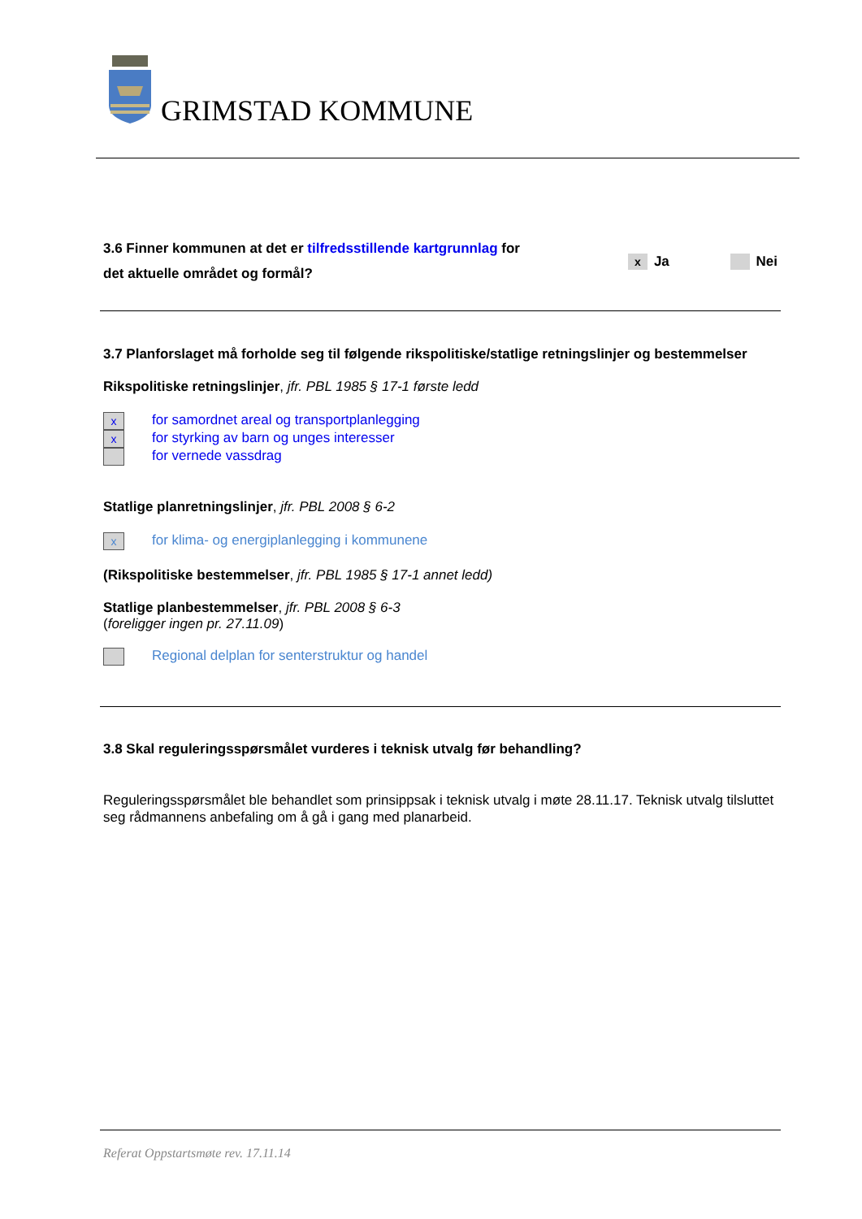GRIMSTAD KOMMUNE
3.6 Finner kommunen at det er tilfredsstillende kartgrunnlag for
det aktuelle området og formål?
x Ja Nei
3.7 Planforslaget må forholde seg til følgende rikspolitiske/statlige retningslinjer og bestemmelser
Rikspolitiske retningslinjer, jfr. PBL 1985 § 17-1 første ledd
xfor samordnet areal og transportplanlegging
xfor styrking av barn og unges interesser
for vernede vassdrag
Statlige planretningslinjer, jfr. PBL 2008 § 6-2
xfor klima- og energiplanlegging i kommunene
(Rikspolitiske bestemmelser, jfr. PBL 1985 § 17-1 annet ledd)
Statlige planbestemmelser, jfr. PBL 2008 § 6-3
(foreligger ingen pr. 27.11.09)
Regional delplan for senterstruktur og handel
3.8 Skal reguleringsspørsmålet vurderes i teknisk utvalg før behandling?
Reguleringsspørsmålet ble behandlet som prinsippsak i teknisk utvalg i møte 28.11.17. Teknisk utvalg tilsluttet seg rådmannens anbefaling om å gå i gang med planarbeid.
Referat Oppstartsmøte rev. 17.11.14